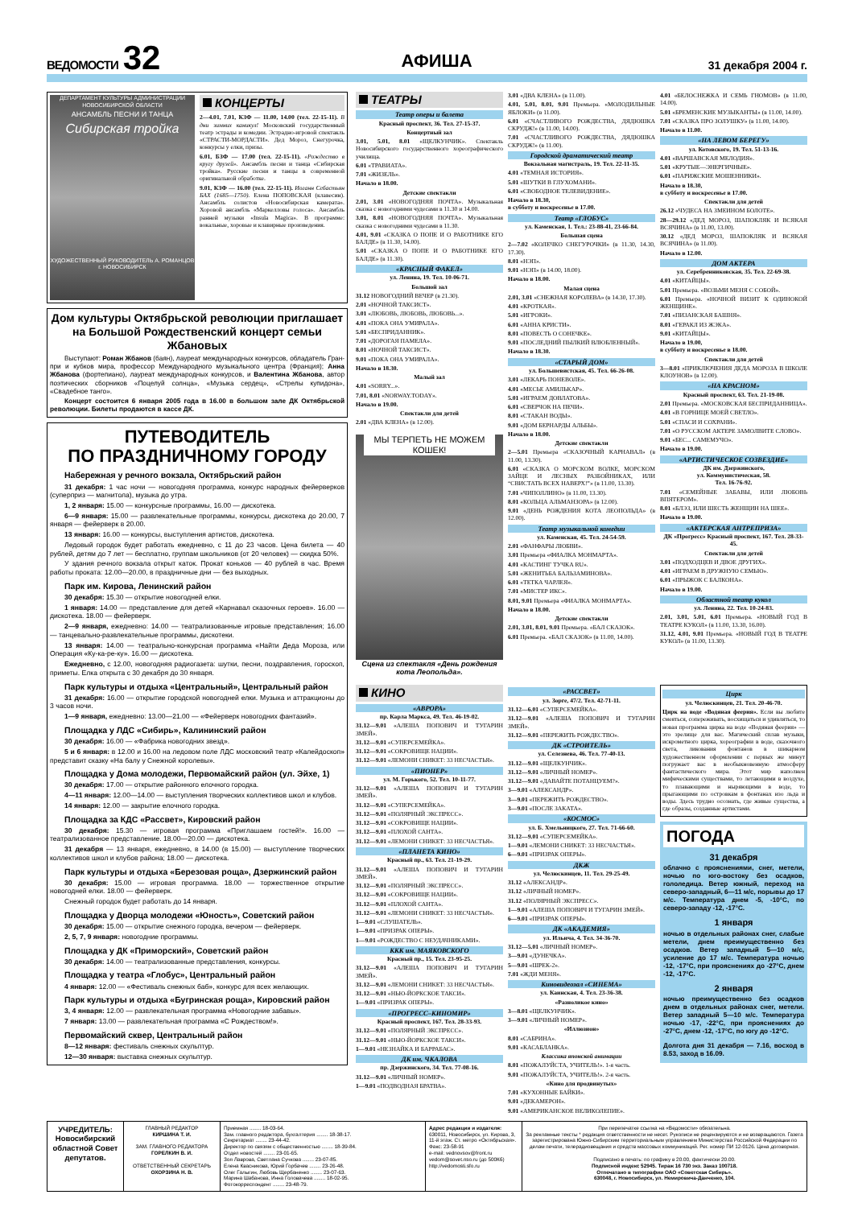ВЕДОМОСТИ 32 АФИША 31 декабря 2004 г.
ДЕПАРТАМЕНТ КУЛЬТУРЫ АДМИНИСТРАЦИИ НОВОСИБИРСКОЙ ОБЛАСТИ
АНСАМБЛЬ ПЕСНИ И ТАНЦА
Сибирская тройка
ХУДОЖЕСТВЕННЫЙ РУКОВОДИТЕЛЬ А. РОМАНЦОВ г. НОВОСИБИРСК
КОНЦЕРТЫ
2—4.01, 7.01, КЗФ — 11.00, 14.00 (тел. 22-15-11). В дни зимних каникул! Московский государственный театр эстрады и комедии. Эстрадно-игровой спектакль «СТРАСТИ-МОРДАСТИ». Дед Мороз, Снегурочка, конкурсы у елки, призы.
6.01, БЗФ — 17.00 (тел. 22-15-11). «Рождество в кругу друзей». Ансамбль песни и танца «Сибирская тройка». Русские песни и танцы в современной оригинальной обработке.
9.01, КЗФ — 16.00 (тел. 22-15-11). Иоганн Себастьян БАХ (1685—1750). Елена ПОПОВСКАЯ (клавесин). Ансамбль солистов «Новосибирская камерата». Хоровой ансамбль «Маркелловы голоса». Ансамбль ранней музыки «Insula Magica». В программе: вокальные, хоровые и клавирные произведения.
Дом культуры Октябрьской революции приглашает на Большой Рождественский концерт семьи Жбановых
Выступают: Роман Жбанов (баян), лауреат международных конкурсов, обладатель Гран-при и кубков мира, профессор Международного музыкального центра (Франция); Анна Жбанова (фортепиано), лауреат международных конкурсов, и Валентина Жбанова, автор поэтических сборников «Поцелуй солнца», «Музыка сердец», «Стрелы купидона», «Свадебное танго».
Концерт состоится 6 января 2005 года в 16.00 в большом зале ДК Октябрьской революции. Билеты продаются в кассе ДК.
ПУТЕВОДИТЕЛЬ
ПО ПРАЗДНИЧНОМУ ГОРОДУ
Набережная у речного вокзала, Октябрьский район
31 декабря: 1 час ночи — новогодняя программа, конкурс народных фейерверков (суперприз — магнитола), музыка до утра.
1, 2 января: 15.00 — конкурсные программы, 16.00 — дискотека.
6—9 января: 15.00 — развлекательные программы, конкурсы, дискотека до 20.00, 7 января — фейерверк в 20.00.
13 января: 16.00 — конкурсы, выступления артистов, дискотека.
Ледовый городок будет работать ежедневно, с 11 до 23 часов. Цена билета — 40 рублей, детям до 7 лет — бесплатно, группам школьников (от 20 человек) — скидка 50%.
У здания речного вокзала открыт каток. Прокат коньков — 40 рублей в час. Время работы проката: 12.00—20.00, в праздничные дни — без выходных.
Парк им. Кирова, Ленинский район
30 декабря: 15.30 — открытие новогодней елки.
1 января: 14.00 — представление для детей «Карнавал сказочных героев». 16.00 — дискотека. 18.00 — фейерверк.
2—9 января, ежедневно: 14.00 — театрализованные игровые представления; 16.00 — танцевально-развлекательные программы, дискотеки.
13 января: 14.00 — театрально-конкурсная программа «Найти Деда Мороза, или Операция «Ку-ка-ре-ку». 16.00 — дискотека.
Ежедневно, с 12.00, новогодняя радиогазета: шутки, песни, поздравления, гороскоп, приметы. Елка открыта с 30 декабря до 30 января.
Парк культуры и отдыха «Центральный», Центральный район
31 декабря: 16.00 — открытие городской новогодней елки. Музыка и аттракционы до 3 часов ночи.
1—9 января, ежедневно: 13.00—21.00 — «Фейерверк новогодних фантазий».
Площадка у ЛДС «Сибирь», Калининский район
30 декабря: 16.00 — «Фабрика новогодних звезд».
5 и 6 января: в 12.00 и 16.00 на ледовом поле ЛДС московский театр «Калейдоскоп» представит сказку «На балу у Снежной королевы».
Площадка у Дома молодежи, Первомайский район (ул. Эйхе, 1)
30 декабря: 17.00 — открытие районного елочного городка.
4—11 января: 12.00—14.00 — выступления творческих коллективов школ и клубов.
14 января: 12.00 — закрытие елочного городка.
Площадка за КДС «Рассвет», Кировский район
30 декабря: 15.30 — игровая программа «Приглашаем гостей!». 16.00 — театрализованное представление. 18.00—20.00 — дискотека.
31 декабря — 13 января, ежедневно, в 14.00 (в 15.00) — выступление творческих коллективов школ и клубов района; 18.00 — дискотека.
Парк культуры и отдыха «Березовая роща», Дзержинский район
30 декабря: 15.00 — игровая программа. 18.00 — торжественное открытие новогодней елки. 18.00 — фейерверк.
Снежный городок будет работать до 14 января.
Площадка у Дворца молодежи «Юность», Советский район
30 декабря: 15.00 — открытие снежного городка, вечером — фейерверк.
2, 5, 7, 9 января: новогодние программы.
Площадка у ДК «Приморский», Советский район
30 декабря: 14.00 — театрализованные представления, конкурсы.
Площадка у театра «Глобус», Центральный район
4 января: 12.00 — «Фестиваль снежных баб», конкурс для всех желающих.
Парк культуры и отдыха «Бугринская роща», Кировский район
3, 4 января: 12.00 — развлекательная программа «Новогодние забавы».
7 января: 13.00 — развлекательная программа «С Рождеством!».
Первомайский сквер, Центральный район
8—12 января: фестиваль снежных скульптур.
12—30 января: выставка снежных скульптур.
ТЕАТРЫ
Театр оперы и балета
Красный проспект, 36. Тел. 27-15-37.
Концертный зал
3.01, 5.01, 8.01 «ЩЕЛКУНЧИК». Спектакль Новосибирского государственного хореографического училища.
6.01 «ТРАВИАТА».
7.01 «ЖИЗЕЛЬ».
Начало в 18.00.
Детские спектакли
2.01, 3.01 «НОВОГОДНЯЯ ПОЧТА». Музыкальная сказка с новогодними чудесами в 11.30 и 14.00.
3.01, 8.01 «НОВОГОДНЯЯ ПОЧТА». Музыкальная сказка с новогодними чудесами в 11.30.
4.01, 9.01 «СКАЗКА О ПОПЕ И О РАБОТНИКЕ ЕГО БАЛДЕ» (в 11.30, 14.00).
5.01 «СКАЗКА О ПОПЕ И О РАБОТНИКЕ ЕГО БАЛДЕ» (в 11.30).
«КРАСНЫЙ ФАКЕЛ»
ул. Ленина, 19. Тел. 10-06-71.
Большой зал
31.12 НОВОГОДНИЙ ВЕЧЕР (в 21.30).
2.01 «НОЧНОЙ ТАКСИСТ».
3.01 «ЛЮБОВЬ, ЛЮБОВЬ, ЛЮБОВЬ...».
4.01 «ПОКА ОНА УМИРАЛА».
5.01 «БЕСПРИДАННИК».
7.01 «ДОРОГАЯ ПАМЕЛА».
8.01 «НОЧНОЙ ТАКСИСТ».
9.01 «ПОКА ОНА УМИРАЛА».
Начало в 18.30.
Малый зал
4.01 «SORRY...».
7.01, 8.01 «NORWAY.TODAY».
Начало в 19.00.
Спектакли для детей
2.01 «ДВА КЛЕНА» (в 12.00).
МЫ ТЕРПЕТЬ НЕ МОЖЕМ КОШЕК!
Сцена из спектакля «День рождения кота Леопольда».
3.01 «ДВА КЛЕНА» (в 11.00).
4.01, 5.01, 8.01, 9.01 Премьера. «МОЛОДИЛЬНЫЕ ЯБЛОКИ» (в 11.00).
6.01 «СЧАСТЛИВОГО РОЖДЕСТВА, ДЯДЮШКА СКРУДЖ!» (в 11.00, 14.00).
7.01 «СЧАСТЛИВОГО РОЖДЕСТВА, ДЯДЮШКА СКРУДЖ!» (в 11.00).
Городской драматический театр
Вокзальная магистраль, 19. Тел. 22-11-35.
4.01 «ТЕМНАЯ ИСТОРИЯ».
5.01 «ШУТКИ В ГЛУХОМАНИ».
6.01 «СВОБОДНОЕ ТЕЛЕВИДЕНИЕ».
Начало в 18.30,
в субботу и воскресенье в 17.00.
Театр «ГЛОБУС»
ул. Каменская, 1. Тел.: 23-88-41, 23-66-84.
Большая сцена
2—7.02 «КОЛЕЧКО СНЕГУРОЧКИ» (в 11.30, 14.30, 17.30).
8.01 «НЭП».
9.01 «НЭП» (в 14.00, 18.00).
Начало в 18.00.
Малая сцена
2.01, 3.01 «СНЕЖНАЯ КОРОЛЕВА» (в 14.30, 17.30).
4.01 «КРОТКАЯ».
5.01 «ИГРОКИ».
6.01 «АННА КРИСТИ».
8.01 «ПОВЕСТЬ О СОНЕЧКЕ».
9.01 «ПОСЛЕДНИЙ ПЫЛКИЙ ВЛЮБЛЕННЫЙ».
Начало в 18.30.
«СТАРЫЙ ДОМ»
ул. Большевистская, 45. Тел. 66-26-08.
3.01 «ЛЕКАРЬ ПОНЕВОЛЕ».
4.01 «МЕСЬЕ АМИЛЬКАР».
5.01 «ИГРАЕМ ДОВЛАТОВА».
6.01 «СВЕРЧОК НА ПЕЧИ».
8.01 «СТАКАН ВОДЫ».
9.01 «ДОМ БЕРНАРДЫ АЛЬБЫ».
Начало в 18.00.
Детские спектакли
2—5.01 Премьера «СКАЗОЧНЫЙ КАРНАВАЛ» (в 11.00, 13.30).
6.01 «СКАЗКА О МОРСКОМ ВОЛКЕ, МОРСКОМ ЗАЙЦЕ И ЛЕСНЫХ РАЗБОЙНИКАХ, ИЛИ “СВИСТАТЬ ВСЕХ НАВЕРХ!”» (в 11.00, 13.30).
7.01 «ЧИПОЛЛИНО» (в 11.00, 13.30).
8.01 «КОЛЬЦА АЛЬМАНЗОРА» (в 12.00).
9.01 «ДЕНЬ РОЖДЕНИЯ КОТА ЛЕОПОЛЬДА» (в 12.00).
Театр музыкальной комедии
ул. Каменская, 45. Тел. 24-54-59.
2.01 «ФАНФАРЫ ЛЮБВИ».
3.01 Премьера «ФИАЛКА МОНМАРТА».
4.01 «КАСТИНГ ТУЧКА RU».
5.01 «ЖЕНИТЬБА БАЛЬЗАМИНОВА».
6.01 «ТЕТКА ЧАРЛЕЯ».
7.01 «МИСТЕР ИКС».
8.01, 9.01 Премьера «ФИАЛКА МОНМАРТА».
Начало в 18.00.
Детские спектакли
2.01, 3.01, 8.01, 9.01 Премьера. «БАЛ СКАЗОК».
6.01 Премьера. «БАЛ СКАЗОК» (в 11.00, 14.00).
4.01 «БЕЛОСНЕЖКА И СЕМЬ ГНОМОВ» (в 11.00, 14.00).
5.01 «БРЕМЕНСКИЕ МУЗЫКАНТЫ» (в 11.00, 14.00).
7.01 «СКАЗКА ПРО ЗОЛУШКУ» (в 11.00, 14.00).
Начало в 11.00.
«НА ЛЕВОМ БЕРЕГУ»
ул. Котовского, 19. Тел. 51-13-16.
4.01 «ВАРШАВСКАЯ МЕЛОДИЯ».
5.01 «КРУТЫЕ—ЭНЕРГИЧНЫЕ».
6.01 «ПАРИЖСКИЕ МОШЕННИКИ».
Начало в 18.30,
в субботу и воскресенье в 17.00.
Спектакли для детей
26.12 «ЧУДЕСА НА ЗМЕИНОМ БОЛОТЕ».
28—29.12 «ДЕД МОРОЗ, ШАПОКЛЯК И ВСЯКАЯ ВСЯЧИНА» (в 11.00, 13.00).
30.12 «ДЕД МОРОЗ, ШАПОКЛЯК И ВСЯКАЯ ВСЯЧИНА» (в 11.00).
Начало в 12.00.
ДОМ АКТЕРА
ул. Серебренниковская, 35. Тел. 22-69-38.
4.01 «КИТАЙЦЫ».
5.01 Премьера. «ВОЗЬМИ МЕНЯ С СОБОЙ».
6.01 Премьера. «НОЧНОЙ ВИЗИТ К ОДИНОКОЙ ЖЕНЩИНЕ».
7.01 «ПИЗАНСКАЯ БАШНЯ».
8.01 «ГЕРАКЛ ИЗ ЖЭКА».
9.01 «КИТАЙЦЫ».
Начало в 19.00,
в субботу и воскресенье в 18.00.
Спектакли для детей
3—8.01 «ПРИКЛЮЧЕНИЯ ДЕДА МОРОЗА В ШКОЛЕ КЛОУНОВ» (в 12.00).
«НА КРАСНОМ»
Красный проспект, 63. Тел. 21-19-08.
2.01 Премьера. «МОСКОВСКАЯ БЕСПРИДАННИЦА».
4.01 «В ГОРНИЦЕ МОЕЙ СВЕТЛО».
5.01 «СПАСИ И СОХРАНИ».
7.01 «О РУССКОМ АКТЕРЕ ЗАМОЛВИТЕ СЛОВО».
9.01 «БЕС... САМЕМУЧО».
Начало в 19.00.
«АРТИСТИЧЕСКОЕ СОЗВЕЗДИЕ»
ДК им. Дзержинского,
ул. Коммунистическая, 58.
Тел. 16-76-92.
7.01 «СЕМЕЙНЫЕ ЗАБАВЫ, ИЛИ ЛЮБОВЬ ВПЯТЕРОМ».
8.01 «БЛЭЗ, ИЛИ ШЕСТЬ ЖЕНЩИН НА ШЕЕ».
Начало в 19.00.
«АКТЕРСКАЯ АНТРЕПРИЗА»
ДК «Прогресс» Красный проспект, 167. Тел. 28-33-45.
Спектакли для детей
3.01 «ПОДХОДЦЕВ И ДВОЕ ДРУГИХ».
4.01 «ИГРАЕМ В ДРУЖНУЮ СЕМЬЮ».
6.01 «ПРЫЖОК С БАЛКОНА».
Начало в 19.00.
Областной театр кукол
ул. Ленина, 22. Тел. 10-24-83.
2.01, 3.01, 5.01, 6.01 Премьера. «НОВЫЙ ГОД В ТЕАТРЕ КУКОЛ» (в 11.00, 13.30, 16.00).
31.12, 4.01, 9.01 Премьера. «НОВЫЙ ГОД В ТЕАТРЕ КУКОЛ» (в 11.00, 13.30).
КИНО
«АВРОРА»
пр. Карла Маркса, 49. Тел. 46-19-02.
31.12—9.01 «АЛЕША ПОПОВИЧ И ТУГАРИН ЗМЕЙ».
31.12—9.01 «СУПЕРСЕМЕЙКА».
31.12—9.01 «СОКРОВИЩЕ НАЦИИ».
31.12—9.01 «ЛЕМОНИ СНИКЕТ: 33 НЕСЧАСТЬЯ».
«ПИОНЕР»
ул. М. Горького, 52. Тел. 10-11-77.
31.12—9.01 «АЛЕША ПОПОВИЧ И ТУГАРИН ЗМЕЙ».
31.12—9.01 «СУПЕРСЕМЕЙКА».
31.12—9.01 «ПОЛЯРНЫЙ ЭКСПРЕСС».
31.12—9.01 «СОКРОВИЩЕ НАЦИИ».
31.12—9.01 «ПЛОХОЙ САНТА».
31.12—9.01 «ЛЕМОНИ СНИКЕТ: 33 НЕСЧАСТЬЯ».
«ПЛАНЕТА КИНО»
Красный пр., 63. Тел. 21-19-29.
31.12—9.01 «АЛЕША ПОПОВИЧ И ТУГАРИН ЗМЕЙ».
31.12—9.01 «ПОЛЯРНЫЙ ЭКСПРЕСС».
31.12—9.01 «СОКРОВИЩЕ НАЦИИ».
31.12—9.01 «ПЛОХОЙ САНТА».
31.12—9.01 «ЛЕМОНИ СНИКЕТ: 33 НЕСЧАСТЬЯ».
1—9.01 «СЛУШАТЕЛЬ».
1—9.01 «ПРИЗРАК ОПЕРЫ».
1—9.01 «РОЖДЕСТВО С НЕУДАЧНИКАМИ».
ККК им. МАЯКОВСКОГО
Красный пр., 15. Тел. 23-95-25.
31.12—9.01 «АЛЕША ПОПОВИЧ И ТУГАРИН ЗМЕЙ».
31.12—9.01 «ЛЕМОНИ СНИКЕТ: 33 НЕСЧАСТЬЯ».
31.12—9.01 «НЬЮ-ЙОРКСКОЕ ТАКСИ».
1—9.01 «ПРИЗРАК ОПЕРЫ».
«ПРОГРЕСС–КИНОМИР»
Красный проспект, 167. Тел. 28-33-93.
31.12—9.01 «ПОЛЯРНЫЙ ЭКСПРЕСС».
31.12—9.01 «НЬЮ-ЙОРКСКОЕ ТАКСИ».
1—9.01 «НЕЗНАЙКА И БАРРАБАС».
ДК им. ЧКАЛОВА
пр. Дзержинского, 34. Тел. 77-08-16.
31.12—9.01 «ЛИЧНЫЙ НОМЕР».
1—9.01 «ПОДВОДНАЯ БРАТВА».
«РАССВЕТ»
ул. Зорге, 47/2. Тел. 42-71-11.
31.12—6.01 «СУПЕРСЕМЕЙКА».
31.12—9.01 «АЛЕША ПОПОВИЧ И ТУГАРИН ЗМЕЙ».
31.12—9.01 «ПЕРЕЖИТЬ РОЖДЕСТВО».
ДК «СТРОИТЕЛЬ»
ул. Селезнева, 46. Тел. 77-40-13.
31.12—9.01 «ЩЕЛКУНЧИК».
31.12—9.01 «ЛИЧНЫЙ НОМЕР».
31.12—9.01 «ДАВАЙТЕ ПОТАНЦУЕМ?».
3—9.01 «АЛЕКСАНДР».
3—9.01 «ПЕРЕЖИТЬ РОЖДЕСТВО».
3—9.01 «ПОСЛЕ ЗАКАТА».
«КОСМОС»
ул. Б. Хмельницкого, 27. Тел. 71-66-60.
31.12—9.01 «СУПЕРСЕМЕЙКА».
1—9.01 «ЛЕМОНИ СНИКЕТ: 33 НЕСЧАСТЬЯ».
6—9.01 «ПРИЗРАК ОПЕРЫ».
ДКЖ
ул. Челюскинцев, 11. Тел. 29-25-49.
31.12 «АЛЕКСАНДР».
31.12 «ЛИЧНЫЙ НОМЕР».
31.12 «ПОЛЯРНЫЙ ЭКСПРЕСС».
1—9.01 «АЛЕША ПОПОВИЧ И ТУГАРИН ЗМЕЙ».
6—9.01 «ПРИЗРАК ОПЕРЫ».
ДК «АКАДЕМИЯ»
ул. Ильича, 4. Тел. 34-36-70.
31.12—5.01 «ЛИЧНЫЙ НОМЕР».
3—9.01 «ДУНЕЧКА».
5—9.01 «ШРЕК-2».
7.01 «ЖДИ МЕНЯ».
Киновидеозал «СИНЕМА»
ул. Каинская, 4. Тел. 23-36-38.
«Разноликое кино»
3—8.01 «ЩЕЛКУНЧИК».
3—9.01 «ЛИЧНЫЙ НОМЕР».
«Иллюзион»
8.01 «САБРИНА».
9.01 «КАСАБЛАНКА».
Классика японской анимации
8.01 «ПОЖАЛУЙСТА, УЧИТЕЛЬ!». 1-я часть.
9.01 «ПОЖАЛУЙСТА, УЧИТЕЛЬ!». 2-я часть.
«Кино для продвинутых»
7.01 «КУХОННЫЕ БАЙКИ».
9.01 «ДЕКАМЕРОН».
9.01 «АМЕРИКАНСКОЕ ВЕЛИКОЛЕПИЕ».
Цирк
ул. Челюскинцев, 21. Тел. 20-46-70.
Цирк на воде «Водяная феерия». Если вы любите смеяться, сопереживать, восхищаться и удивляться, то новая программа цирка на воде «Водяная феерия» — это зрелище для вас. Магический сплав музыки, искрометного цирка, хореографии в воде, сказочного света, ликования фонтанов в шикарном художественном оформлении с первых же минут погружает вас в необыкновенную атмосферу фантастического мира. Этот мир наполнен мифическими существами, то летающими в воздухе, то плавающими и ныряющими в воде, то прыгающими по островкам в фонтанах изо льда и воды. Здесь трудно осознать, где живые существа, а где образы, созданные артистами.
ПОГОДА
31 декабря
облачно с прояснениями, снег, метели, ночью по юго-востоку без осадков, гололедица. Ветер южный, переход на северо-западный, 6—11 м/с, порывы до 17 м/с. Температура днем -5, -10°С, по северо-западу -12, -17°С.
1 января
ночью в отдельных районах снег, слабые метели, днем преимущественно без осадков. Ветер западный 5—10 м/с, усиление до 17 м/с. Температура ночью -12, -17°С, при прояснениях до -27°С, днем -12, -17°С.
2 января
ночью преимущественно без осадков днем в отдельных районах снег, метели. Ветер западный 5—10 м/с. Температура ночью -17, -22°С, при прояснениях до -27°С, днем -12, -17°С, по югу до -12°С.
Долгота дня 31 декабря — 7.16, восход в 8.53, заход в 16.09.
УЧРЕДИТЕЛЬ:
Новосибирский областной Совет депутатов.
ГЛАВНЫЙ РЕДАКТОР
КИРШИНА Т. И.
ЗАМ. ГЛАВНОГО РЕДАКТОРА
ГОРЕЛКИН В. И.
ОТВЕТСТВЕННЫЙ СЕКРЕТАРЬ
ОХОРЗИНА Н. В.
Приемная ........ 18-03-64.
Зам. главного редактора, бухгалтерия ........ 18-38-17.
Секретариат ........ 23-44-42.
Директор по связям с общественностью ........ 18-39-84.
Отдел новостей ........ 23-01-65.
Зоя Лаврова, Светлана Сучкова ........ 23-07-85.
Елена Квасникова, Юрий Горбачев ........ 23-26-48.
Олег Галыгин, Любовь Щербаненко ........ 23-07-63.
Марина Шабанова, Инна Головачева ........ 18-02-95.
Фотокорреспондент ........ 23-48-79.
Адрес редакции и издателя:
630011, Новосибирск, ул. Кирова, 3, 11-й этаж. Ст. метро «Октябрьская».
Факс: 23-58-91
e-mail: vednovsov@front.ru
vedom@sovet.nso.ru (до 500Кб)
http://vedomosti.sfo.ru
При перепечатке ссылка на «Ведомости» обязательна.
За рекламные тексты * редакция ответственности не несет. Рукописи не рецензируются и не возвращаются. Газета зарегистрирована Южно-Сибирским территориальным управлением Министерства Российской Федерации по делам печати, телерадиовещания и средств массовых коммуникаций. Рег. номер ПИ 12-0126. Цена договорная.
Подписано в печать: по графику в 20.00, фактически 20.00.
Подписной индекс 52945. Тираж 16 730 экз. Заказ 100718.
Отпечатано в типографии ОАО «Советская Сибирь».
630048, г. Новосибирск, ул. Немировича-Данченко, 104.